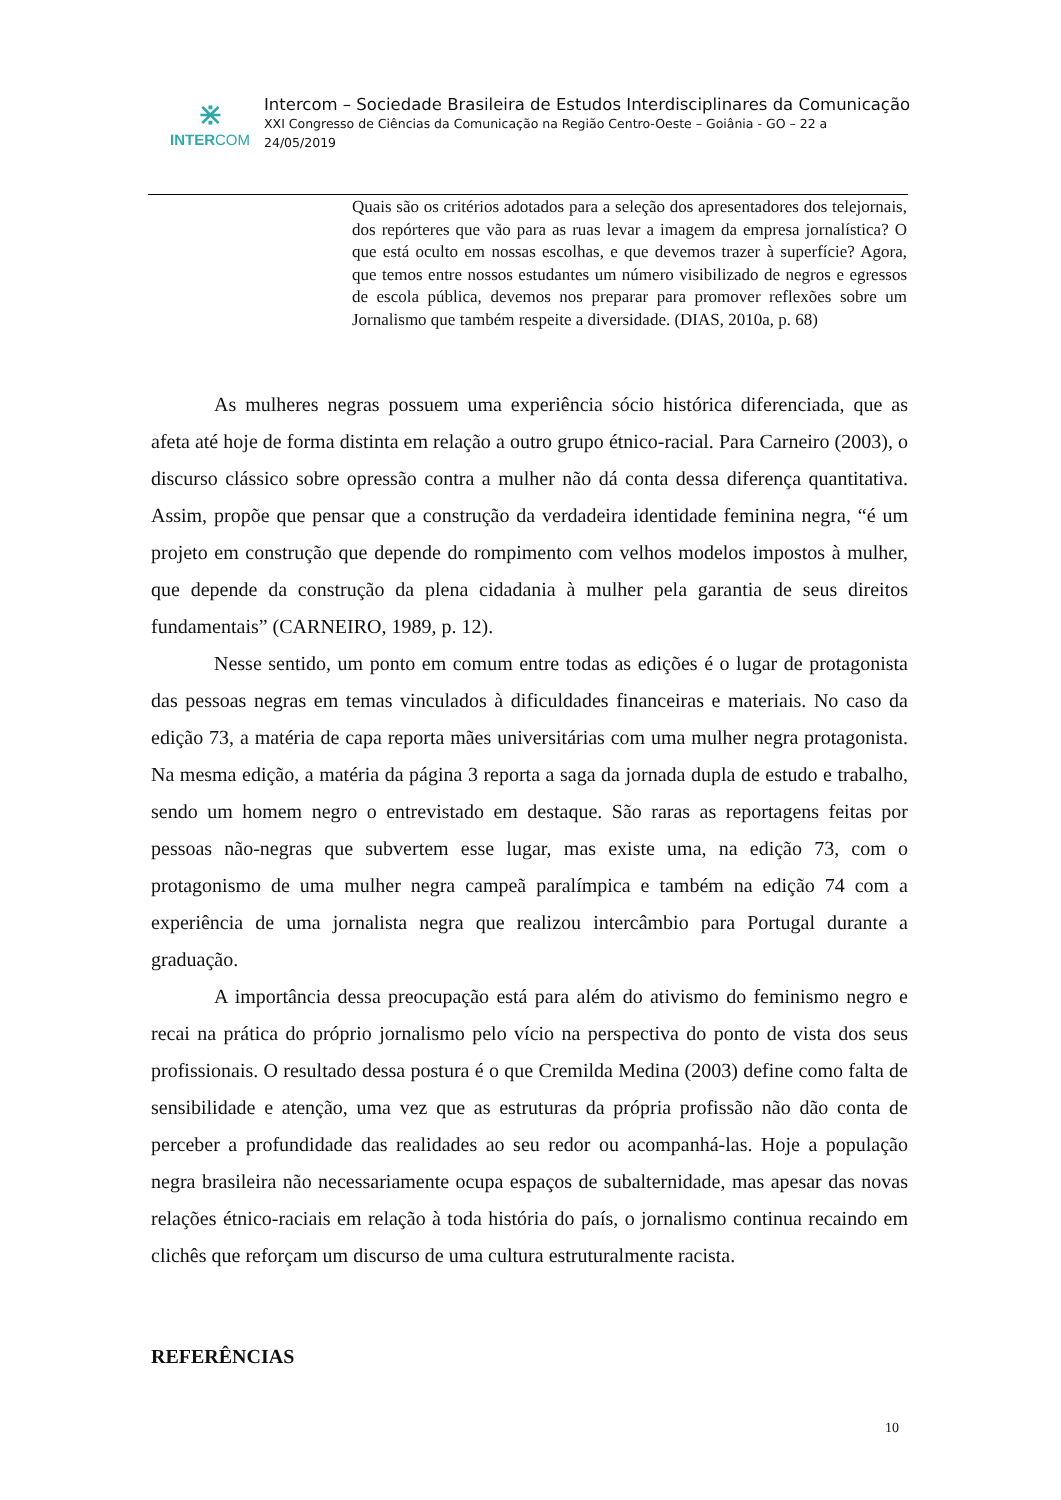⋇
INTERCOM
Intercom – Sociedade Brasileira de Estudos Interdisciplinares da Comunicação
XXI Congresso de Ciências da Comunicação na Região Centro-Oeste – Goiânia - GO – 22 a
24/05/2019
Quais são os critérios adotados para a seleção dos apresentadores dos telejornais, dos repórteres que vão para as ruas levar a imagem da empresa jornalística? O que está oculto em nossas escolhas, e que devemos trazer à superfície? Agora, que temos entre nossos estudantes um número visibilizado de negros e egressos de escola pública, devemos nos preparar para promover reflexões sobre um Jornalismo que também respeite a diversidade. (DIAS, 2010a, p. 68)
As mulheres negras possuem uma experiência sócio histórica diferenciada, que as afeta até hoje de forma distinta em relação a outro grupo étnico-racial. Para Carneiro (2003), o discurso clássico sobre opressão contra a mulher não dá conta dessa diferença quantitativa. Assim, propõe que pensar que a construção da verdadeira identidade feminina negra, “é um projeto em construção que depende do rompimento com velhos modelos impostos à mulher, que depende da construção da plena cidadania à mulher pela garantia de seus direitos fundamentais” (CARNEIRO, 1989, p. 12).
Nesse sentido, um ponto em comum entre todas as edições é o lugar de protagonista das pessoas negras em temas vinculados à dificuldades financeiras e materiais. No caso da edição 73, a matéria de capa reporta mães universitárias com uma mulher negra protagonista. Na mesma edição, a matéria da página 3 reporta a saga da jornada dupla de estudo e trabalho, sendo um homem negro o entrevistado em destaque. São raras as reportagens feitas por pessoas não-negras que subvertem esse lugar, mas existe uma, na edição 73, com o protagonismo de uma mulher negra campeã paralímpica e também na edição 74 com a experiência de uma jornalista negra que realizou intercâmbio para Portugal durante a graduação.
A importância dessa preocupação está para além do ativismo do feminismo negro e recai na prática do próprio jornalismo pelo vício na perspectiva do ponto de vista dos seus profissionais. O resultado dessa postura é o que Cremilda Medina (2003) define como falta de sensibilidade e atenção, uma vez que as estruturas da própria profissão não dão conta de perceber a profundidade das realidades ao seu redor ou acompanhá-las. Hoje a população negra brasileira não necessariamente ocupa espaços de subalternidade, mas apesar das novas relações étnico-raciais em relação à toda história do país, o jornalismo continua recaindo em clichês que reforçam um discurso de uma cultura estruturalmente racista.
REFERÊNCIAS
10